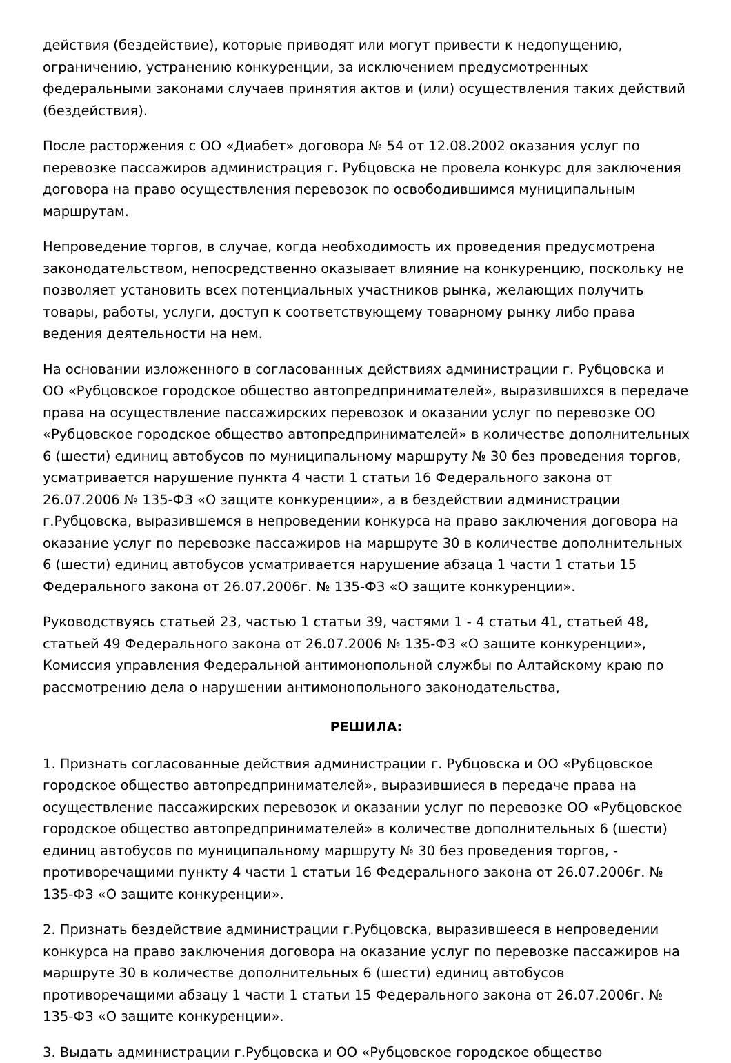действия (бездействие), которые приводят или могут привести к недопущению, ограничению, устранению конкуренции, за исключением предусмотренных федеральными законами случаев принятия актов и (или) осуществления таких действий (бездействия).
После расторжения с ОО «Диабет» договора № 54 от 12.08.2002 оказания услуг по перевозке пассажиров администрация г. Рубцовска не провела конкурс для заключения договора на право осуществления перевозок по освободившимся муниципальным маршрутам.
Непроведение торгов, в случае, когда необходимость их проведения предусмотрена законодательством, непосредственно оказывает влияние на конкуренцию, поскольку не позволяет установить всех потенциальных участников рынка, желающих получить товары, работы, услуги, доступ к соответствующему товарному рынку либо права ведения деятельности на нем.
На основании изложенного в согласованных действиях администрации г. Рубцовска и ОО «Рубцовское городское общество автопредпринимателей», выразившихся в передаче права на осуществление пассажирских перевозок и оказании услуг по перевозке ОО «Рубцовское городское общество автопредпринимателей» в количестве дополнительных 6 (шести) единиц автобусов по муниципальному маршруту № 30 без проведения торгов, усматривается нарушение пункта 4 части 1 статьи 16 Федерального закона от 26.07.2006 № 135-ФЗ «О защите конкуренции», а в бездействии администрации г.Рубцовска, выразившемся в непроведении конкурса на право заключения договора на оказание услуг по перевозке пассажиров на маршруте 30 в количестве дополнительных 6 (шести) единиц автобусов усматривается нарушение абзаца 1 части 1 статьи 15 Федерального закона от 26.07.2006г. № 135-ФЗ «О защите конкуренции».
Руководствуясь статьей 23, частью 1 статьи 39, частями 1 - 4 статьи 41, статьей 48, статьей 49 Федерального закона от 26.07.2006 № 135-ФЗ «О защите конкуренции», Комиссия управления Федеральной антимонопольной службы по Алтайскому краю по рассмотрению дела о нарушении антимонопольного законодательства,
РЕШИЛА:
1. Признать согласованные действия администрации г. Рубцовска и ОО «Рубцовское городское общество автопредпринимателей», выразившиеся в передаче права на осуществление пассажирских перевозок и оказании услуг по перевозке ОО «Рубцовское городское общество автопредпринимателей» в количестве дополнительных 6 (шести) единиц автобусов по муниципальному маршруту № 30 без проведения торгов, - противоречащими пункту 4 части 1 статьи 16 Федерального закона от 26.07.2006г. № 135-ФЗ «О защите конкуренции».
2. Признать бездействие администрации г.Рубцовска, выразившееся в непроведении конкурса на право заключения договора на оказание услуг по перевозке пассажиров на маршруте 30 в количестве дополнительных 6 (шести) единиц автобусов противоречащими абзацу 1 части 1 статьи 15 Федерального закона от 26.07.2006г. № 135-ФЗ «О защите конкуренции».
3. Выдать администрации г.Рубцовска и ОО «Рубцовское городское общество